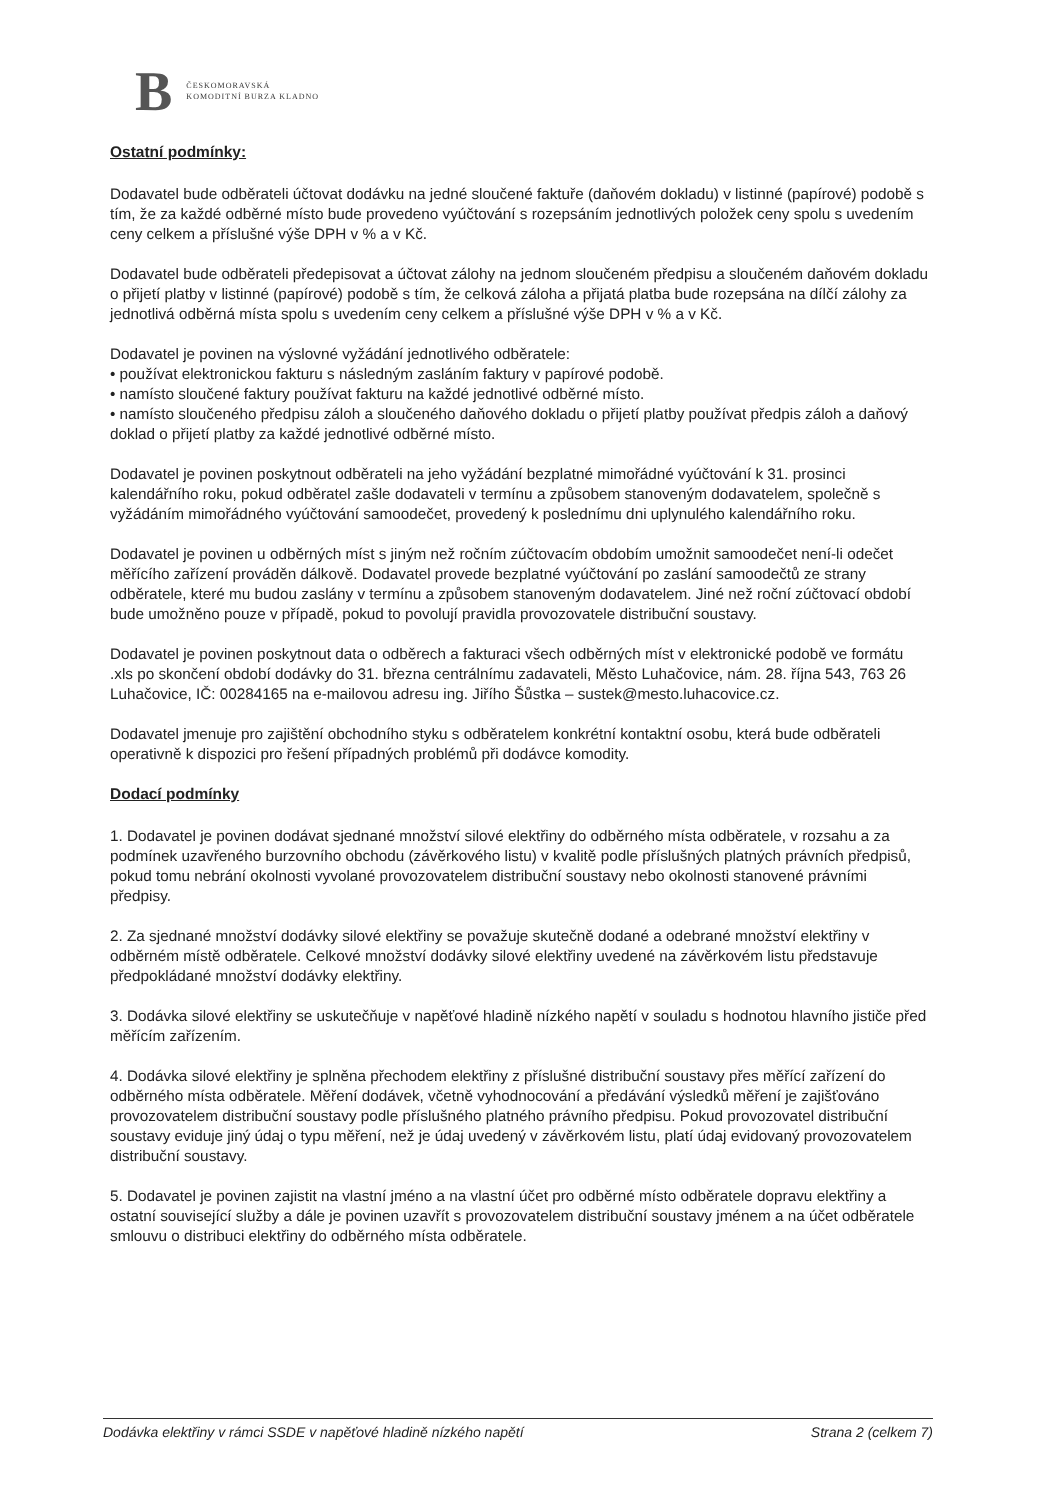B
ČESKOMORAVSKÁ
KOMODITNÍ BURZA KLADNO
Ostatní podmínky:
Dodavatel bude odběrateli účtovat dodávku na jedné sloučené faktuře (daňovém dokladu) v listinné (papírové) podobě s tím, že za každé odběrné místo bude provedeno vyúčtování s rozepsáním jednotlivých položek ceny spolu s uvedením ceny celkem a příslušné výše DPH v % a v Kč.
Dodavatel bude odběrateli předepisovat a účtovat zálohy na jednom sloučeném předpisu a sloučeném daňovém dokladu o přijetí platby v listinné (papírové) podobě s tím, že celková záloha a přijatá platba bude rozepsána na dílčí zálohy za jednotlivá odběrná místa spolu s uvedením ceny celkem a příslušné výše DPH v % a v Kč.
Dodavatel je povinen na výslovné vyžádání jednotlivého odběratele:
• používat elektronickou fakturu s následným zasláním faktury v papírové podobě.
• namísto sloučené faktury používat fakturu na každé jednotlivé odběrné místo.
• namísto sloučeného předpisu záloh a sloučeného daňového dokladu o přijetí platby používat předpis záloh a daňový doklad o přijetí platby za každé jednotlivé odběrné místo.
Dodavatel je povinen poskytnout odběrateli na jeho vyžádání bezplatné mimořádné vyúčtování k 31. prosinci kalendářního roku, pokud odběratel zašle dodavateli v termínu a způsobem stanoveným dodavatelem, společně s vyžádáním mimořádného vyúčtování samoodečet, provedený k poslednímu dni uplynulého kalendářního roku.
Dodavatel je povinen u odběrných míst s jiným než ročním zúčtovacím obdobím umožnit samoodečet není-li odečet měřícího zařízení prováděn dálkově. Dodavatel provede bezplatné vyúčtování po zaslání samoodečtů ze strany odběratele, které mu budou zaslány v termínu a způsobem stanoveným dodavatelem. Jiné než roční zúčtovací období bude umožněno pouze v případě, pokud to povolují pravidla provozovatele distribuční soustavy.
Dodavatel je povinen poskytnout data o odběrech a fakturaci všech odběrných míst v elektronické podobě ve formátu .xls po skončení období dodávky do 31. března centrálnímu zadavateli, Město Luhačovice, nám. 28. října 543, 763 26 Luhačovice, IČ: 00284165 na e-mailovou adresu ing. Jiřího Šůstka – sustek@mesto.luhacovice.cz.
Dodavatel jmenuje pro zajištění obchodního styku s odběratelem konkrétní kontaktní osobu, která bude odběrateli operativně k dispozici pro řešení případných problémů při dodávce komodity.
Dodací podmínky
1. Dodavatel je povinen dodávat sjednané množství silové elektřiny do odběrného místa odběratele, v rozsahu a za podmínek uzavřeného burzovního obchodu (závěrkového listu) v kvalitě podle příslušných platných právních předpisů, pokud tomu nebrání okolnosti vyvolané provozovatelem distribuční soustavy nebo okolnosti stanovené právními předpisy.
2. Za sjednané množství dodávky silové elektřiny se považuje skutečně dodané a odebrané množství elektřiny v odběrném místě odběratele. Celkové množství dodávky silové elektřiny uvedené na závěrkovém listu představuje předpokládané množství dodávky elektřiny.
3. Dodávka silové elektřiny se uskutečňuje v napěťové hladině nízkého napětí v souladu s hodnotou hlavního jističe před měřícím zařízením.
4. Dodávka silové elektřiny je splněna přechodem elektřiny z příslušné distribuční soustavy přes měřící zařízení do odběrného místa odběratele. Měření dodávek, včetně vyhodnocování a předávání výsledků měření je zajišťováno provozovatelem distribuční soustavy podle příslušného platného právního předpisu. Pokud provozovatel distribuční soustavy eviduje jiný údaj o typu měření, než je údaj uvedený v závěrkovém listu, platí údaj evidovaný provozovatelem distribuční soustavy.
5. Dodavatel je povinen zajistit na vlastní jméno a na vlastní účet pro odběrné místo odběratele dopravu elektřiny a ostatní související služby a dále je povinen uzavřít s provozovatelem distribuční soustavy jménem a na účet odběratele smlouvu o distribuci elektřiny do odběrného místa odběratele.
Dodávka elektřiny v rámci SSDE v napěťové hladině nízkého napětí Strana 2 (celkem 7)